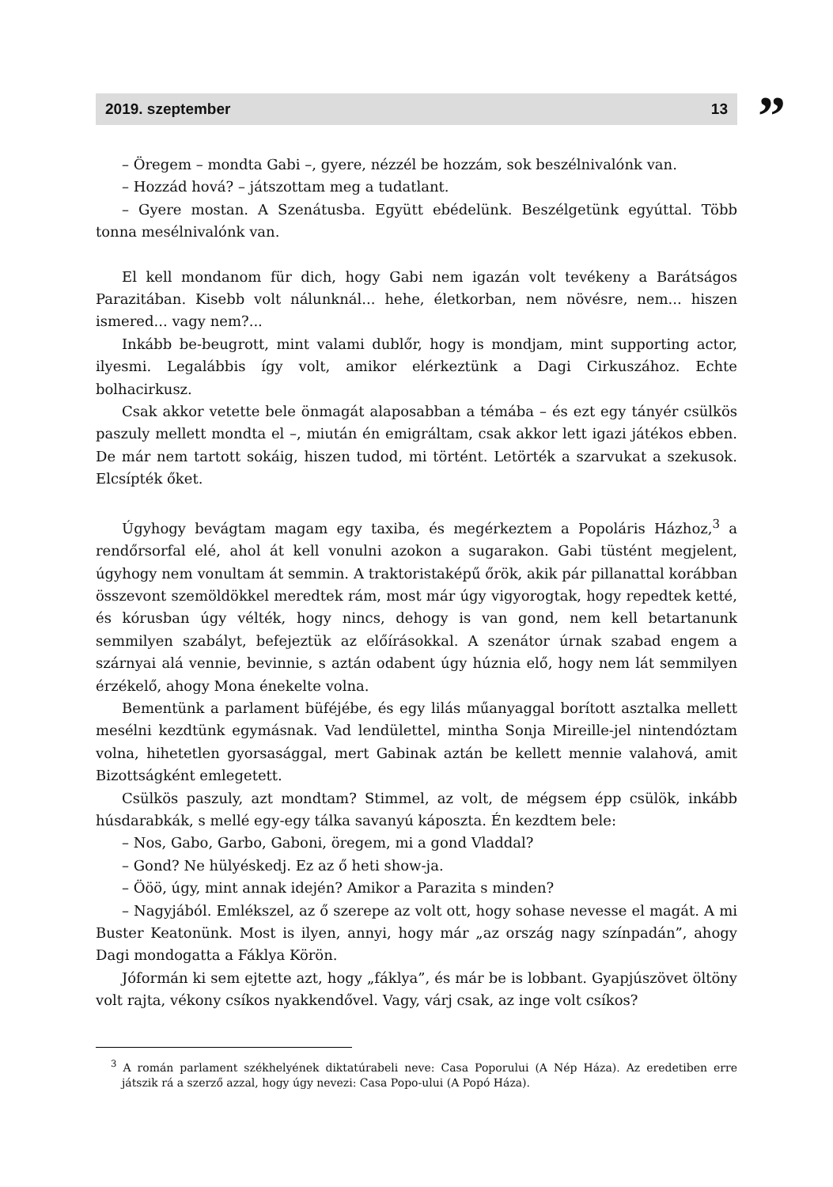2019. szeptember 13
”
– Öregem – mondta Gabi –, gyere, nézzél be hozzám, sok beszélnivalónk van.
– Hozzád hová? – játszottam meg a tudatlant.
– Gyere mostan. A Szenátusba. Együtt ebédelünk. Beszélgetünk egyúttal. Több tonna mesélnivalónk van.
El kell mondanom für dich, hogy Gabi nem igazán volt tevékeny a Barátságos Parazitában. Kisebb volt nálunknál... hehe, életkorban, nem növésre, nem... hiszen ismered... vagy nem?...
Inkább be-beugrott, mint valami dublőr, hogy is mondjam, mint supporting actor, ilyesmi. Legalábbis így volt, amikor elérkeztünk a Dagi Cirkuszához. Echte bolhacirkusz.
Csak akkor vetette bele önmagát alaposabban a témába – és ezt egy tányér csülkös paszuly mellett mondta el –, miután én emigráltam, csak akkor lett igazi játékos ebben. De már nem tartott sokáig, hiszen tudod, mi történt. Letörték a szarvukat a szekusok. Elcsípték őket.
Úgyhogy bevágtam magam egy taxiba, és megérkeztem a Popoláris Házhoz,<sup>3</sup> a rendőrsorfal elé, ahol át kell vonulni azokon a sugarakon. Gabi tüstént megjelent, úgyhogy nem vonultam át semmin. A traktoristaképű őrök, akik pár pillanattal korábban összevont szemöldökkel meredtek rám, most már úgy vigyorogtak, hogy repedtek ketté, és kórusban úgy vélték, hogy nincs, dehogy is van gond, nem kell betartanunk semmilyen szabályt, befejeztük az előírásokkal. A szenátor úrnak szabad engem a szárnyai alá vennie, bevinnie, s aztán odabent úgy húznia elő, hogy nem lát semmilyen érzékelő, ahogy Mona énekelte volna.
Bementünk a parlament büféjébe, és egy lilás műanyaggal borított asztalka mellett mesélni kezdtünk egymásnak. Vad lendülettel, mintha Sonja Mireille-jel nintendóztam volna, hihetetlen gyorsasággal, mert Gabinak aztán be kellett mennie valahová, amit Bizottságként emlegetett.
Csülkös paszuly, azt mondtam? Stimmel, az volt, de mégsem épp csülök, inkább húsdarabkák, s mellé egy-egy tálka savanyú káposzta. Én kezdtem bele:
– Nos, Gabo, Garbo, Gaboni, öregem, mi a gond Vladdal?
– Gond? Ne hülyéskedj. Ez az ő heti show-ja.
– Ööö, úgy, mint annak idején? Amikor a Parazita s minden?
– Nagyjából. Emlékszel, az ő szerepe az volt ott, hogy sohase nevesse el magát. A mi Buster Keatonünk. Most is ilyen, annyi, hogy már „az ország nagy színpadán”, ahogy Dagi mondogatta a Fáklya Körön.
Jóformán ki sem ejtette azt, hogy „fáklya”, és már be is lobbant. Gyapjúszövet öltöny volt rajta, vékony csíkos nyakkendővel. Vagy, várj csak, az inge volt csíkos?
<sup>3</sup> A román parlament székhelyének diktatúrabeli neve: Casa Poporului (A Nép Háza). Az eredetiben erre játszik rá a szerző azzal, hogy úgy nevezi: Casa Popo-ului (A Popó Háza).